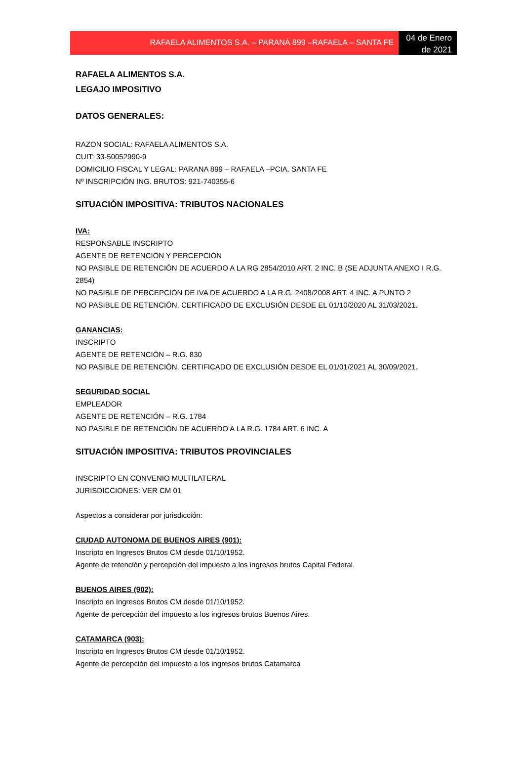RAFAELA ALIMENTOS S.A. – PARANÁ 899 –RAFAELA – SANTA FE
04 de Enero de 2021
RAFAELA ALIMENTOS S.A.
LEGAJO IMPOSITIVO
DATOS GENERALES:
RAZON SOCIAL: RAFAELA ALIMENTOS S.A.
CUIT: 33-50052990-9
DOMICILIO FISCAL Y LEGAL: PARANA 899 – RAFAELA –PCIA. SANTA FE
Nº INSCRIPCIÓN ING. BRUTOS: 921-740355-6
SITUACIÓN IMPOSITIVA: TRIBUTOS NACIONALES
IVA:
RESPONSABLE INSCRIPTO
AGENTE DE RETENCIÓN Y PERCEPCIÓN
NO PASIBLE DE RETENCIÓN DE ACUERDO A LA RG 2854/2010 ART. 2 INC. B (SE ADJUNTA ANEXO I R.G. 2854)
NO PASIBLE DE PERCEPCIÓN DE IVA DE ACUERDO A LA R.G. 2408/2008 ART. 4 INC. A PUNTO 2
NO PASIBLE DE RETENCIÓN. CERTIFICADO DE EXCLUSIÓN DESDE EL 01/10/2020 AL 31/03/2021.
GANANCIAS:
INSCRIPTO
AGENTE DE RETENCIÓN – R.G. 830
NO PASIBLE DE RETENCIÓN. CERTIFICADO DE EXCLUSIÓN DESDE EL 01/01/2021 AL 30/09/2021.
SEGURIDAD SOCIAL
EMPLEADOR
AGENTE DE RETENCIÓN – R.G. 1784
NO PASIBLE DE RETENCIÓN DE ACUERDO A LA R.G. 1784 ART. 6 INC. A
SITUACIÓN IMPOSITIVA: TRIBUTOS PROVINCIALES
INSCRIPTO EN CONVENIO MULTILATERAL
JURISDICCIONES: VER CM 01
Aspectos a considerar por jurisdicción:
CIUDAD AUTONOMA DE BUENOS AIRES (901):
Inscripto en Ingresos Brutos CM desde 01/10/1952.
Agente de retención y percepción del impuesto a los ingresos brutos Capital Federal.
BUENOS AIRES (902):
Inscripto en Ingresos Brutos CM desde 01/10/1952.
Agente de percepción del impuesto a los ingresos brutos Buenos Aires.
CATAMARCA (903):
Inscripto en Ingresos Brutos CM desde 01/10/1952.
Agente de percepción del impuesto a los ingresos brutos Catamarca